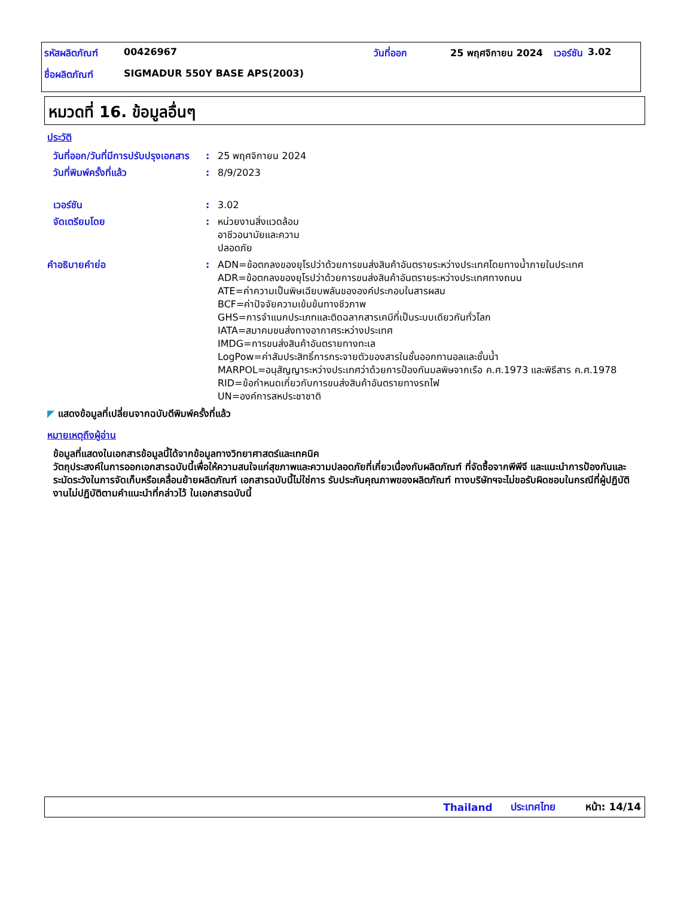| รหัสผลิตภัณฑ์ | 00426967 | วันที่ออก | 25 พฤศจิกายน 2024 | เวอร์ชัน | 3.02 |
| ชื่อผลิตภัณฑ์ | SIGMADUR 550Y BASE APS(2003) | | | | |
หมวดที่ 16. ข้อมูลอื่นๆ
ประวัติ
วันที่ออก/วันที่มีการปรับปรุงเอกสาร
: 25 พฤศจิกายน 2024
วันที่พิมพ์ครั้งที่แล้ว : 8/9/2023
เวอร์ชัน : 3.02
จัดเตรียมโดย : หน่วยงานสิ่งแวดล้อม อาชีวอนามัยและความปลอดภัย
คำอธิบายคำย่อ : ADN=ข้อตกลงของยุโรปว่าด้วยการขนส่งสินค้าอันตรายระหว่างประเทศโดยทางน้ำภายในประเทศ
ADR=ข้อตกลงของยุโรปว่าด้วยการขนส่งสินค้าอันตรายระหว่างประเทศทางถนน
ATE=ค่าความเป็นพิษเฉียบพลันขององค์ประกอบในสารผสม
BCF=ค่าปัจจัยความเข้มข้นทางชีวภาพ
GHS=การจำแนกประเภทและติดฉลากสารเคมีที่เป็นระบบเดียวกันทั่วโลก
IATA=สมาคมขนส่งทางอากาศระหว่างประเทศ
IMDG=การขนส่งสินค้าอันตรายทางทะเล
LogPow=ค่าสัมประสิทธิ์การกระจายตัวของสารในชั้นออกทานอลและชั้นน้ำ
MARPOL=อนุสัญญาระหว่างประเทศว่าด้วยการป้องกันมลพิษจากเรือ ค.ศ.1973 และพิธีสาร ค.ศ.1978
RID=ข้อกำหนดเกี่ยวกับการขนส่งสินค้าอันตรายทางรถไฟ
UN=องค์การสหประชาชาติ
◤ แสดงข้อมูลที่เปลี่ยนจากฉบับตีพิมพ์ครั้งที่แล้ว
หมายเหตุถึงผู้อ่าน
ข้อมูลที่แสดงในเอกสารข้อมูลนี้ได้จากข้อมูลทางวิทยาศาสตร์และเทคนิค
วัตถุประสงค์ในการออกเอกสารฉบับนี้เพื่อให้ความสนใจแก่สุขภาพและความปลอดภัยที่เกี่ยวเนื่องกับผลิตภัณฑ์ ที่จัดซื้อจากพีพีจี และแนะนำการป้องกันและระมัดระวังในการจัดเก็บหรือเคลื่อนย้ายผลิตภัณฑ์ เอกสารฉบับนี้ไม่ใช่การ รับประกันคุณภาพของผลิตภัณฑ์ ทางบริษัทฯจะไม่ขอรับผิดชอบในกรณีที่ผู้ปฏิบัติงานไม่ปฏิบัติตามคำแนะนำที่กล่าวไว้ ในเอกสารฉบับนี้
Thailand ประเทศไทย หน้า: 14/14